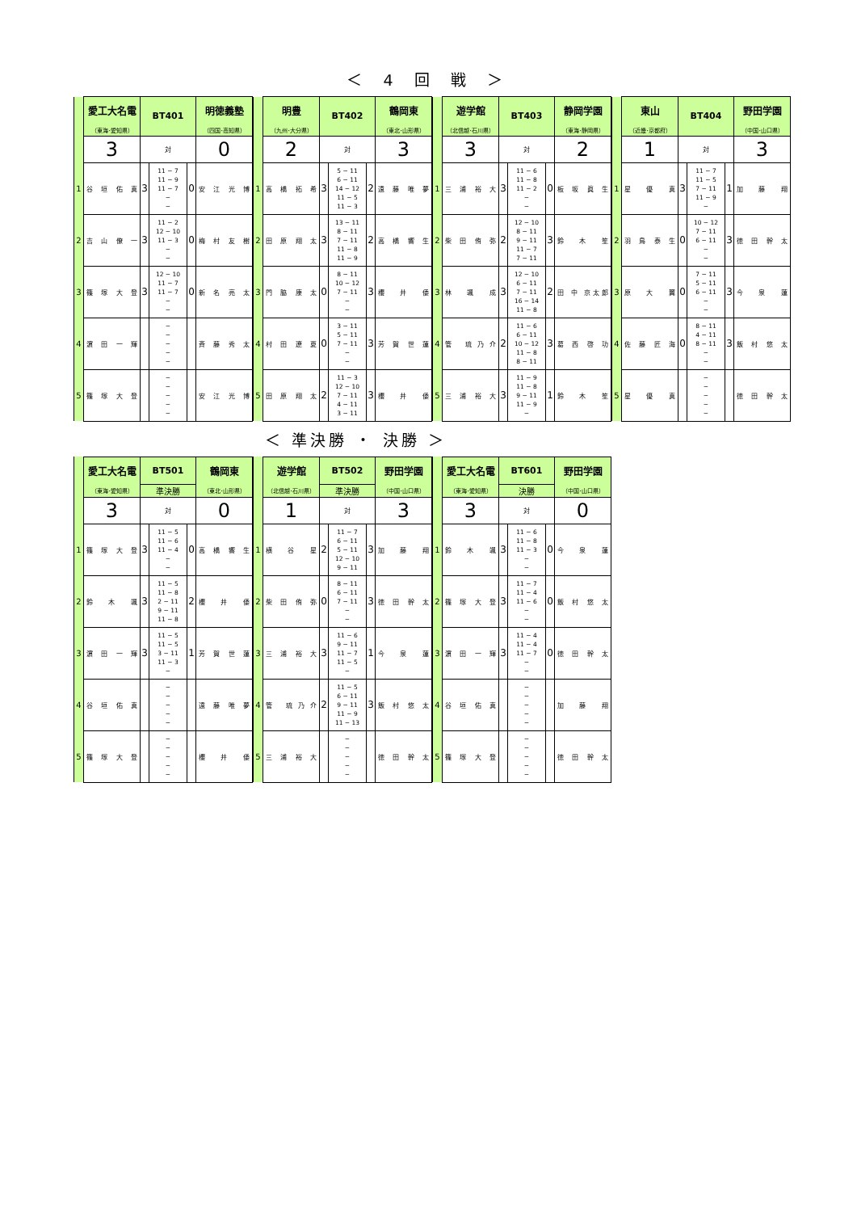＜ 4 回 戦 ＞
| | 愛工大名電 | BT401 | | | 明徳義塾 |
| | （東海･愛知県） | | | | （四国･高知県） |
| | 3 | 対 | | | 0 |
| 1 | 谷 垣 佑 真 | 3 | 11 − 7 11 − 9 11 − 7 − − | 0 | 安 江 光 博 |
| 2 | 吉 山 僚 一 | 3 | 11 − 2 12 − 10 11 − 3 − − | 0 | 梅 村 友 樹 |
| 3 | 篠 塚 大 登 | 3 | 12 − 10 11 − 7 11 − 7 − − | 0 | 新 名 亮 太 |
| 4 | 濵 田 一 輝 | | − − − − − | | 斉 藤 秀 太 |
| 5 | 篠 塚 大 登 | | − − − − − | | 安 江 光 博 |
| | 明豊 | BT402 | | | 鶴岡東 |
| | （九州･大分県） | | | | （東北･山形県） |
| | 2 | 対 | | | 3 |
| 1 | 高 橋 拓 希 | 3 | 5 − 11 6 − 11 14 − 12 11 − 5 11 − 3 | 2 | 遠 藤 唯 夢 |
| 2 | 田 原 翔 太 | 3 | 13 − 11 8 − 11 7 − 11 11 − 8 11 − 9 | 2 | 高 橋 響 生 |
| 3 | 門 脇 康 太 | 0 | 8 − 11 10 − 12 7 − 11 − − | 3 | 櫻 井 倭 |
| 4 | 村 田 遼 夏 | 0 | 3 − 11 5 − 11 7 − 11 − − | 3 | 芳 賀 世 蓮 |
| 5 | 田 原 翔 太 | 2 | 11 − 3 12 − 10 7 − 11 4 − 11 3 − 11 | 3 | 櫻 井 倭 |
| | 遊学館 | BT403 | | | 静岡学園 |
| | （北信越･石川県） | | | | （東海･静岡県） |
| | 3 | 対 | | | 2 |
| 1 | 三 浦 裕 大 | 3 | 11 − 6 11 − 8 11 − 2 − − | 0 | 板 坂 眞 生 |
| 2 | 柴 田 侑 弥 | 2 | 12 − 10 8 − 11 9 − 11 11 − 7 7 − 11 | 3 | 鈴 木 笙 |
| 3 | 林 颯 成 | 3 | 12 − 10 6 − 11 7 − 11 16 − 14 11 − 8 | 2 | 田 中 京太郎 |
| 4 | 管 琉乃介 | 2 | 11 − 6 6 − 11 10 − 12 11 − 8 8 − 11 | 3 | 葛 西 啓 功 |
| 5 | 三 浦 裕 大 | 3 | 11 − 9 11 − 8 9 − 11 11 − 9 − | 1 | 鈴 木 笙 |
| | 東山 | BT404 | | | 野田学園 |
| | （近畿･京都府） | | | | （中国･山口県） |
| | 1 | 対 | | | 3 |
| 1 | 星 優 真 | 3 | 11 − 7 11 − 5 7 − 11 11 − 9 − | 1 | 加 藤 翔 |
| 2 | 羽 鳥 泰 生 | 0 | 10 − 12 7 − 11 6 − 11 − − | 3 | 徳 田 幹 太 |
| 3 | 原 大 翼 | 0 | 7 − 11 5 − 11 6 − 11 − − | 3 | 今 泉 蓮 |
| 4 | 佐 藤 匠 海 | 0 | 8 − 11 4 − 11 8 − 11 − − | 3 | 飯 村 悠 太 |
| 5 | 星 優 真 | | − − − − − | | 徳 田 幹 太 |
＜ 準決勝 ・ 決勝 ＞
| | 愛工大名電 | BT501 | | | 鶴岡東 |
| | （東海･愛知県） | 準決勝 | | | （東北･山形県） |
| | 3 | 対 | | | 0 |
| 1 | 篠 塚 大 登 | 3 | 11 − 5 11 − 6 11 − 4 − − | 0 | 高 橋 響 生 |
| 2 | 鈴 木 颯 | 3 | 11 − 5 11 − 8 2 − 11 9 − 11 11 − 8 | 2 | 櫻 井 倭 |
| 3 | 濵 田 一 輝 | 3 | 11 − 5 11 − 5 3 − 11 11 − 3 − | 1 | 芳 賀 世 蓮 |
| 4 | 谷 垣 佑 真 | | − − − − − | | 遠 藤 唯 夢 |
| 5 | 篠 塚 大 登 | | − − − − − | | 櫻 井 倭 |
| | 遊学館 | BT502 | | | 野田学園 |
| | （北信越･石川県） | 準決勝 | | | （中国･山口県） |
| | 1 | 対 | | | 3 |
| 1 | 横 谷 星 | 2 | 11 − 7 6 − 11 5 − 11 12 − 10 9 − 11 | 3 | 加 藤 翔 |
| 2 | 柴 田 侑 弥 | 0 | 8 − 11 6 − 11 7 − 11 − − | 3 | 徳 田 幹 太 |
| 3 | 三 浦 裕 大 | 3 | 11 − 6 9 − 11 11 − 7 11 − 5 − | 1 | 今 泉 蓮 |
| 4 | 管 琉乃介 | 2 | 11 − 5 6 − 11 9 − 11 11 − 9 11 − 13 | 3 | 飯 村 悠 太 |
| 5 | 三 浦 裕 大 | | − − − − − | | 徳 田 幹 太 |
| | 愛工大名電 | BT601 | | | 野田学園 |
| | （東海･愛知県） | 決勝 | | | （中国･山口県） |
| | 3 | 対 | | | 0 |
| 1 | 鈴 木 颯 | 3 | 11 − 6 11 − 8 11 − 3 − − | 0 | 今 泉 蓮 |
| 2 | 篠 塚 大 登 | 3 | 11 − 7 11 − 4 11 − 6 − − | 0 | 飯 村 悠 太 |
| 3 | 濵 田 一 輝 | 3 | 11 − 4 11 − 4 11 − 7 − − | 0 | 徳 田 幹 太 |
| 4 | 谷 垣 佑 真 | | − − − − − | | 加 藤 翔 |
| 5 | 篠 塚 大 登 | | − − − − − | | 徳 田 幹 太 |